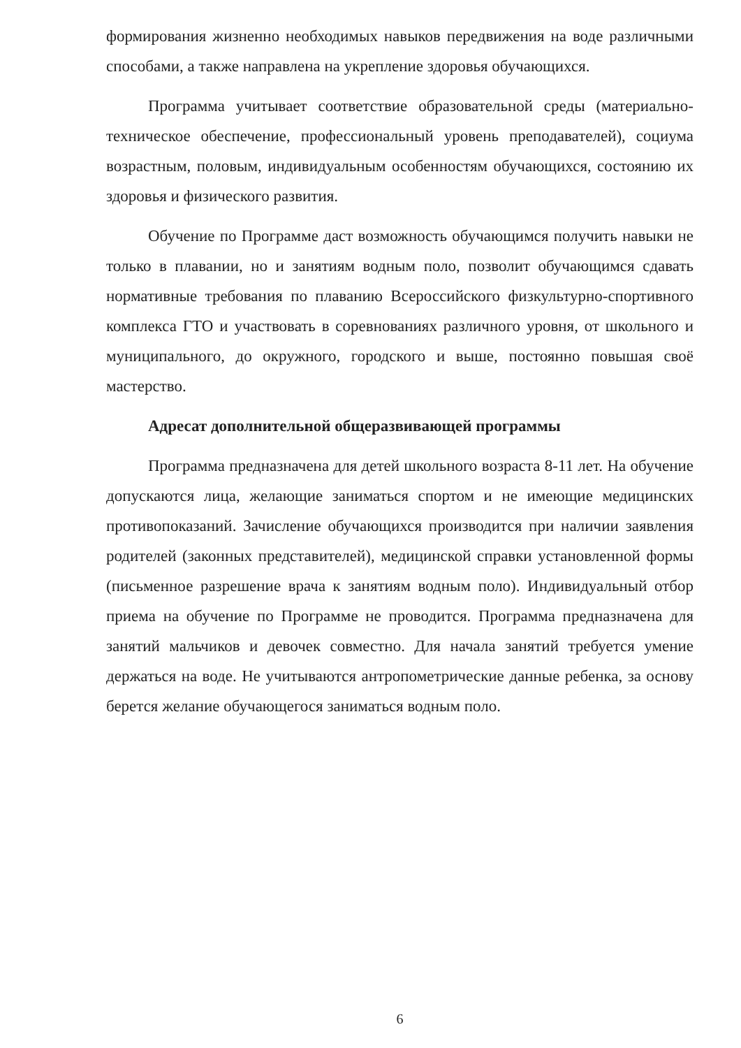формирования жизненно необходимых навыков передвижения на воде различными способами, а также направлена на укрепление здоровья обучающихся.
Программа учитывает соответствие образовательной среды (материально-техническое обеспечение, профессиональный уровень преподавателей), социума возрастным, половым, индивидуальным особенностям обучающихся, состоянию их здоровья и физического развития.
Обучение по Программе даст возможность обучающимся получить навыки не только в плавании, но и занятиям водным поло, позволит обучающимся сдавать нормативные требования по плаванию Всероссийского физкультурно-спортивного комплекса ГТО и участвовать в соревнованиях различного уровня, от школьного и муниципального, до окружного, городского и выше, постоянно повышая своё мастерство.
Адресат дополнительной общеразвивающей программы
Программа предназначена для детей школьного возраста 8-11 лет. На обучение допускаются лица, желающие заниматься спортом и не имеющие медицинских противопоказаний. Зачисление обучающихся производится при наличии заявления родителей (законных представителей), медицинской справки установленной формы (письменное разрешение врача к занятиям водным поло). Индивидуальный отбор приема на обучение по Программе не проводится. Программа предназначена для занятий мальчиков и девочек совместно. Для начала занятий требуется умение держаться на воде. Не учитываются антропометрические данные ребенка, за основу берется желание обучающегося заниматься водным поло.
6